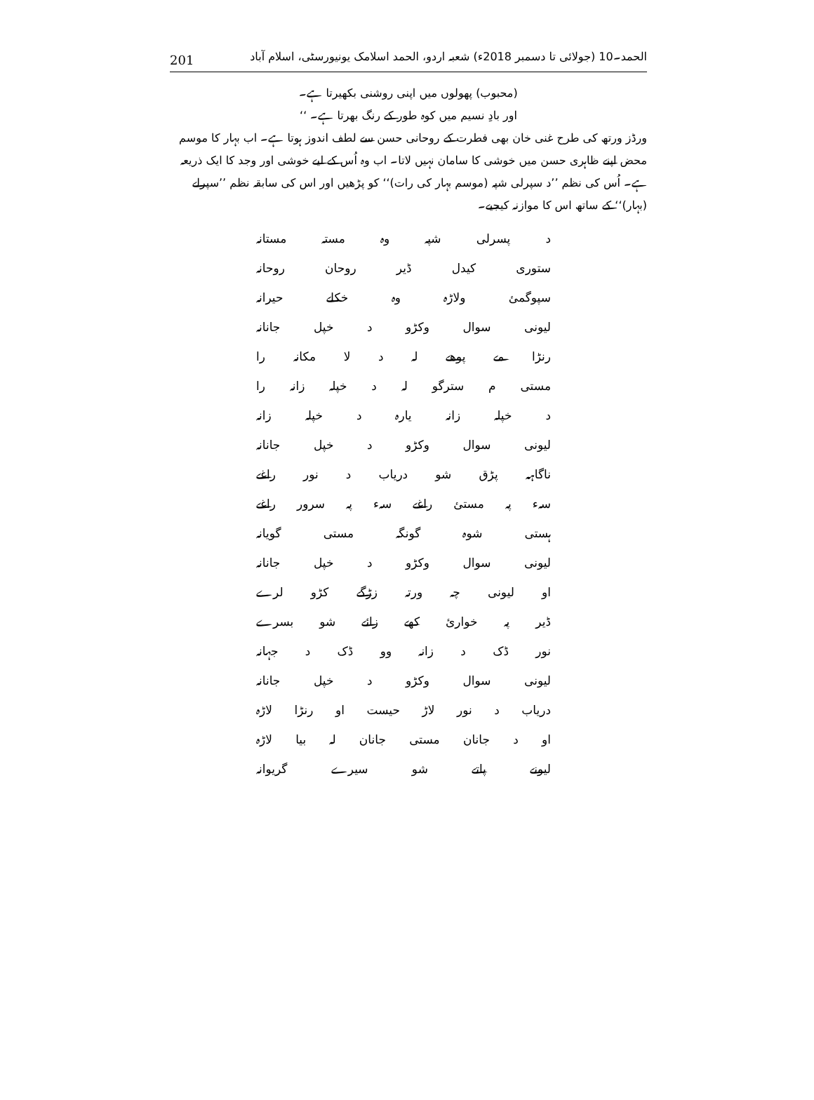201 الحمد۔10 (جولائی تا دسمبر 2018ء) شعبہ اردو، الحمد اسلامک یونیورسٹی، اسلام آباد
(محبوب) پھولوں میں اپنی روشنی بکھیرتا ہے۔
اور بادِ نسیم میں کوہ طور کے رنگ بھرتا ہے۔ ‘‘
ورڈز ورتھ کی طرح غنی خان بھی فطرت کے روحانی حسن سے لطف اندوز ہوتا ہے۔ اب بہار کا موسم محض اپنے ظاہری حسن میں خوشی کا سامان نہیں لاتا۔ اب وہ اُس کے لیے خوشی اور وجد کا ایک ذریعہ ہے۔ اُس کی نظم ’’د سپرلی شپہ (موسم بہار کی رات)‘‘ کو پڑھیں اور اس کی سابقہ نظم ’’سپرلے (بہار)‘‘ کے ساتھ اس کا موازنہ کیجیے۔
د پسرلی شپہ وہ مستہ مستانہ
ستوری کیدل ڈیر روحان روحانہ
سپوگمئ ولاڑہ وہ خکلے حیرانہ
لیونی سوال وکڑو د خپل جانانہ
رنڑا مے پوھے لہ د لا مکانہ را
مستی م سترگو لہ د خپلہ زانہ را
د خپلہ زانہ یارہ د خپلہ زانہ
لیونی سوال وکڑو د خپل جانانہ
ناگاہہ پڑق شو دریاب د نور راغے
سہء پہ مستئ راغے سہء پہ سرور راغے
ہستی شوہ گونگہ مستی گویانہ
لیونی سوال وکڑو د خپل جانانہ
او لیونی چہ ورتہ زڑگے کڑو لرے
ڈیر پہ خوارئ کھے زائے شو بسرے
نور ڈک د زانہ وو ڈک د جہانہ
لیونی سوال وکڑو د خپل جانانہ
دریاب د نور لاڑ حیست او رنڑا لاڑہ
او د جانان مستی جانان لہ بیا لاڑہ
لیونے پاتے شو سیرے گریوانہ